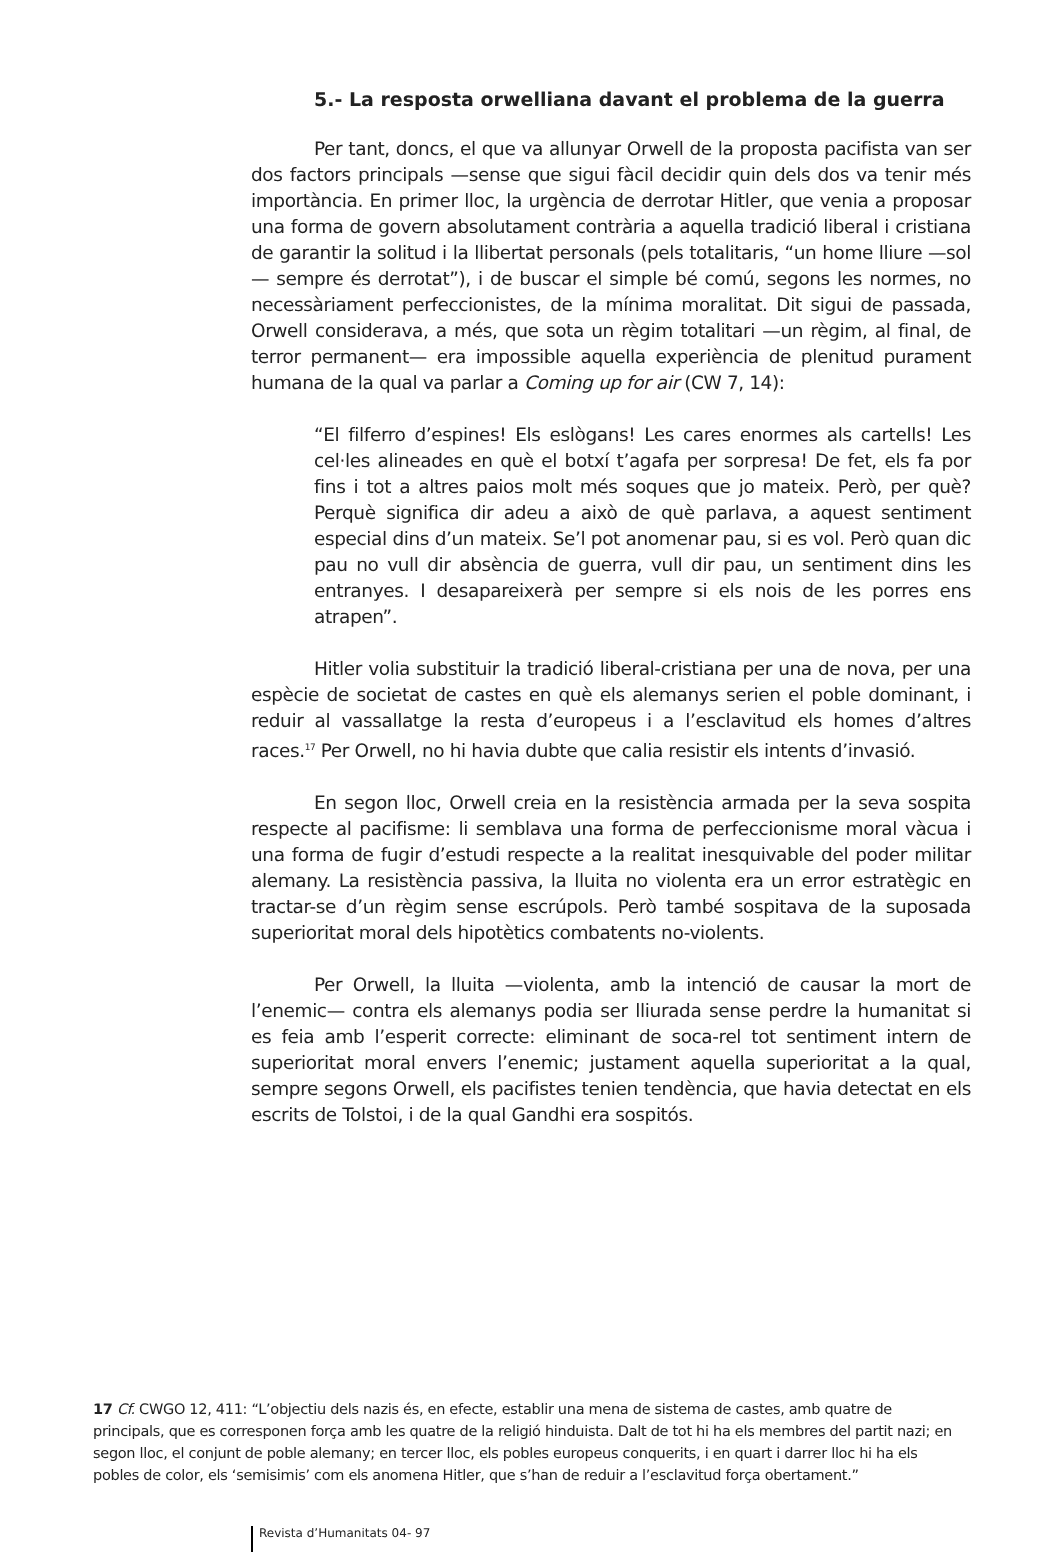5.- La resposta orwelliana davant el problema de la guerra
Per tant, doncs, el que va allunyar Orwell de la proposta pacifista van ser dos factors principals —sense que sigui fàcil decidir quin dels dos va tenir més importància. En primer lloc, la urgència de derrotar Hitler, que venia a proposar una forma de govern absolutament contrària a aquella tradició liberal i cristiana de garantir la solitud i la llibertat personals (pels totalitaris, “un home lliure —sol— sempre és derrotat”), i de buscar el simple bé comú, segons les normes, no necessàriament perfeccionistes, de la mínima moralitat. Dit sigui de passada, Orwell considerava, a més, que sota un règim totalitari —un règim, al final, de terror permanent— era impossible aquella experiència de plenitud purament humana de la qual va parlar a Coming up for air (CW 7, 14):
“El filferro d’espines! Els eslògans! Les cares enormes als cartells! Les cel·les alineades en què el botxí t’agafa per sorpresa! De fet, els fa por fins i tot a altres paios molt més soques que jo mateix. Però, per què? Perquè significa dir adeu a això de què parlava, a aquest sentiment especial dins d’un mateix. Se’l pot anomenar pau, si es vol. Però quan dic pau no vull dir absència de guerra, vull dir pau, un sentiment dins les entranyes. I desapareixerà per sempre si els nois de les porres ens atrapen”.
Hitler volia substituir la tradició liberal-cristiana per una de nova, per una espècie de societat de castes en què els alemanys serien el poble dominant, i reduir al vassallatge la resta d’europeus i a l’esclavitud els homes d’altres races.<sup>17</sup> Per Orwell, no hi havia dubte que calia resistir els intents d’invasió.
En segon lloc, Orwell creia en la resistència armada per la seva sospita respecte al pacifisme: li semblava una forma de perfeccionisme moral vàcua i una forma de fugir d’estudi respecte a la realitat inesquivable del poder militar alemany. La resistència passiva, la lluita no violenta era un error estratègic en tractar-se d’un règim sense escrúpols. Però també sospitava de la suposada superioritat moral dels hipotètics combatents no-violents.
Per Orwell, la lluita —violenta, amb la intenció de causar la mort de l’enemic— contra els alemanys podia ser lliurada sense perdre la humanitat si es feia amb l’esperit correcte: eliminant de soca-rel tot sentiment intern de superioritat moral envers l’enemic; justament aquella superioritat a la qual, sempre segons Orwell, els pacifistes tenien tendència, que havia detectat en els escrits de Tolstoi, i de la qual Gandhi era sospitós.
17 Cf. CWGO 12, 411: “L’objectiu dels nazis és, en efecte, establir una mena de sistema de castes, amb quatre de principals, que es corresponen força amb les quatre de la religió hinduista. Dalt de tot hi ha els membres del partit nazi; en segon lloc, el conjunt de poble alemany; en tercer lloc, els pobles europeus conquerits, i en quart i darrer lloc hi ha els pobles de color, els ‘semisimis’ com els anomena Hitler, que s’han de reduir a l’esclavitud força obertament.”
Revista d’Humanitats 04- 97